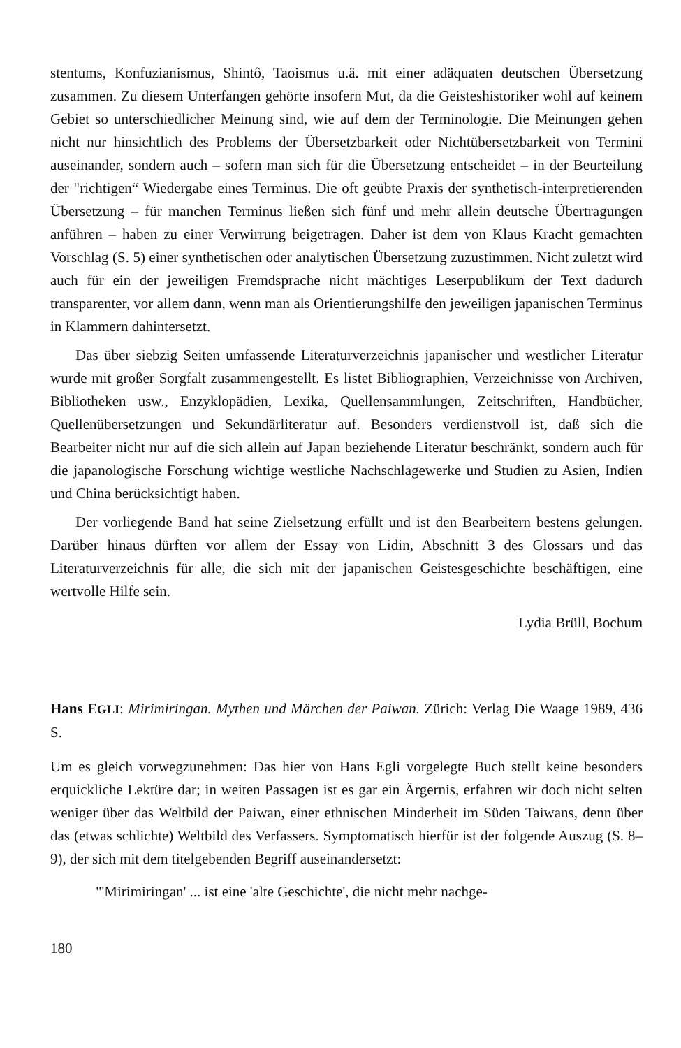stentums, Konfuzianismus, Shintô, Taoismus u.ä. mit einer adäquaten deutschen Übersetzung zusammen. Zu diesem Unterfangen gehörte insofern Mut, da die Geisteshistoriker wohl auf keinem Gebiet so unterschiedlicher Meinung sind, wie auf dem der Terminologie. Die Meinungen gehen nicht nur hinsichtlich des Problems der Übersetzbarkeit oder Nichtübersetzbarkeit von Termini auseinander, sondern auch – sofern man sich für die Übersetzung entscheidet – in der Beurteilung der "richtigen“ Wiedergabe eines Terminus. Die oft geübte Praxis der synthetisch-interpretierenden Übersetzung – für manchen Terminus ließen sich fünf und mehr allein deutsche Übertragungen anführen – haben zu einer Verwirrung beigetragen. Daher ist dem von Klaus Kracht gemachten Vorschlag (S. 5) einer synthetischen oder analytischen Übersetzung zuzustimmen. Nicht zuletzt wird auch für ein der jeweiligen Fremdsprache nicht mächtiges Leserpublikum der Text dadurch transparenter, vor allem dann, wenn man als Orientierungshilfe den jeweiligen japanischen Terminus in Klammern dahintersetzt.
Das über siebzig Seiten umfassende Literaturverzeichnis japanischer und westlicher Literatur wurde mit großer Sorgfalt zusammengestellt. Es listet Bibliographien, Verzeichnisse von Archiven, Bibliotheken usw., Enzyklopädien, Lexika, Quellensammlungen, Zeitschriften, Handbücher, Quellenübersetzungen und Sekundärliteratur auf. Besonders verdienstvoll ist, daß sich die Bearbeiter nicht nur auf die sich allein auf Japan beziehende Literatur beschränkt, sondern auch für die japanologische Forschung wichtige westliche Nachschlagewerke und Studien zu Asien, Indien und China berücksichtigt haben.
Der vorliegende Band hat seine Zielsetzung erfüllt und ist den Bearbeitern bestens gelungen. Darüber hinaus dürften vor allem der Essay von Lidin, Abschnitt 3 des Glossars und das Literaturverzeichnis für alle, die sich mit der japanischen Geistesgeschichte beschäftigen, eine wertvolle Hilfe sein.
Lydia Brüll, Bochum
Hans EGLI: Mirimiringan. Mythen und Märchen der Paiwan. Zürich: Verlag Die Waage 1989, 436 S.
Um es gleich vorwegzunehmen: Das hier von Hans Egli vorgelegte Buch stellt keine besonders erquickliche Lektüre dar; in weiten Passagen ist es gar ein Ärgernis, erfahren wir doch nicht selten weniger über das Weltbild der Paiwan, einer ethnischen Minderheit im Süden Taiwans, denn über das (etwas schlichte) Weltbild des Verfassers. Symptomatisch hierfür ist der folgende Auszug (S. 8–9), der sich mit dem titelgebenden Begriff auseinandersetzt:
"'Mirimiringan' ... ist eine 'alte Geschichte', die nicht mehr nachge-
180